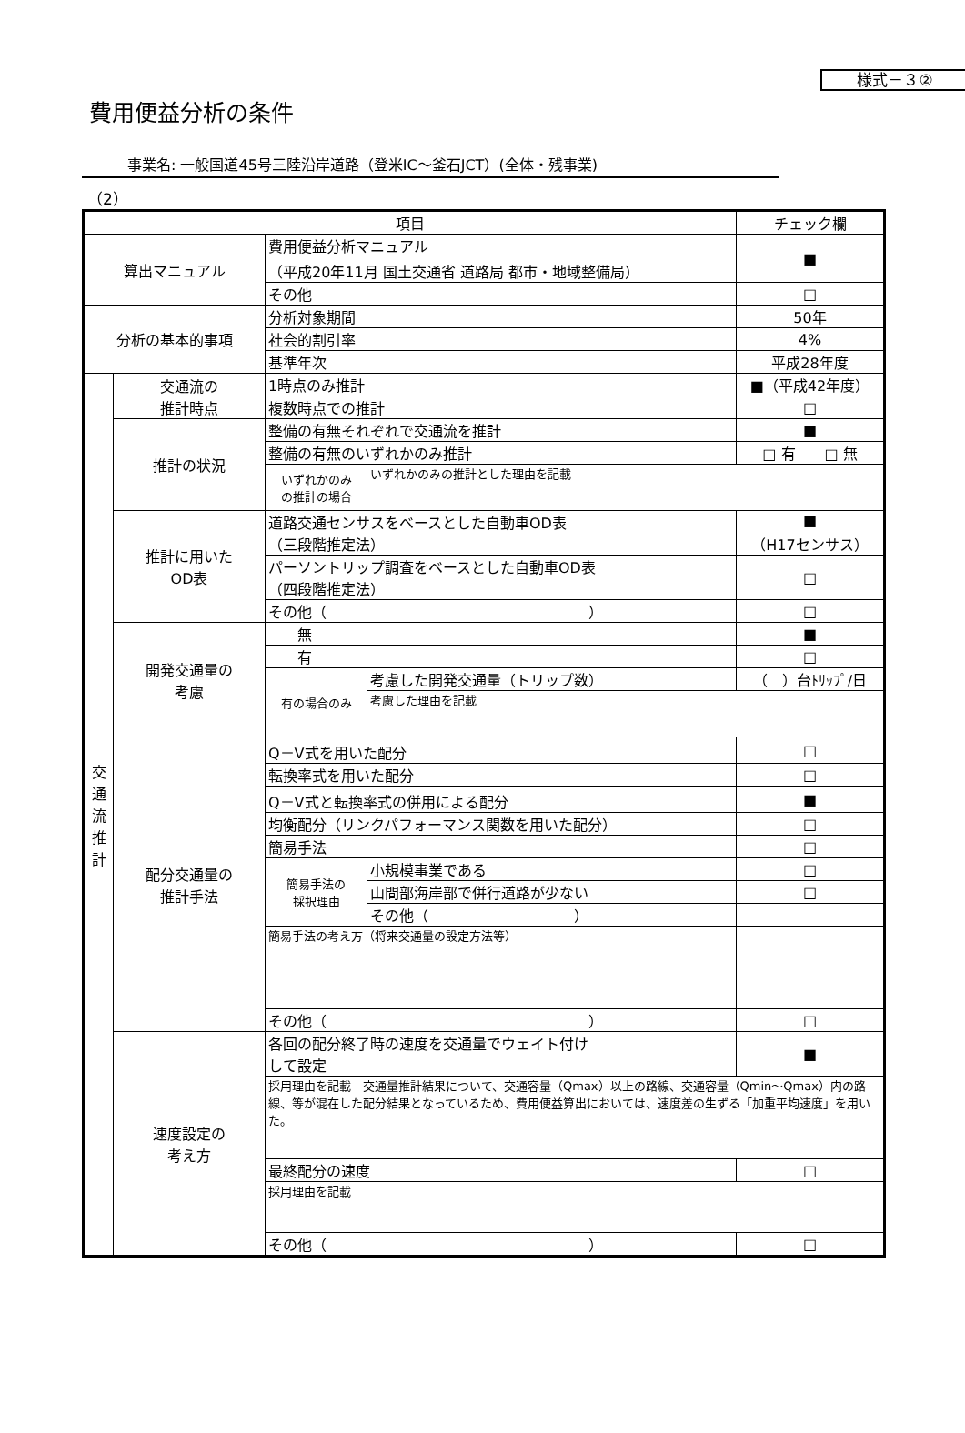様式－３②
費用便益分析の条件
事業名: 一般国道45号三陸沿岸道路（登米IC～釜石JCT）(全体・残事業)
（2）
| 項目 | | | | チェック欄 |
| --- | --- | --- | --- | --- |
| 算出マニュアル | | 費用便益分析マニュアル （平成20年11月 国土交通省 道路局 都市・地域整備局） | | ■ |
| | | その他 | | □ |
| 分析の基本的事項 | | 分析対象期間 | | 50年 |
| | | 社会的割引率 | | 4% |
| | | 基準年次 | | 平成28年度 |
| 交 通 流 推 計 | 交通流の 推計時点 | 1時点のみ推計 | | ■（平成42年度） |
| | | 複数時点での推計 | | □ |
| | 推計の状況 | 整備の有無それぞれで交通流を推計 | | ■ |
| | | 整備の有無のいずれかのみ推計 | | □ 有 □ 無 |
| | | いずれかのみ の推計の場合 | いずれかのみの推計とした理由を記載 | |
| | 推計に用いた OD表 | 道路交通センサスをベースとした自動車OD表 （三段階推定法） | | ■ （H17センサス） |
| | | パーソントリップ調査をベースとした自動車OD表 （四段階推定法） | | □ |
| | | その他（ ） | | □ |
| | 開発交通量の 考慮 | 無 | | ■ |
| | | 有 | | □ |
| | | 有の場合のみ | 考慮した開発交通量（トリップ数） | （ ）台ﾄﾘｯﾌﾟ/日 |
| | | | 考慮した理由を記載 | |
| | 配分交通量の 推計手法 | Q－V式を用いた配分 | | □ |
| | | 転換率式を用いた配分 | | □ |
| | | Q－V式と転換率式の併用による配分 | | ■ |
| | | 均衡配分（リンクパフォーマンス関数を用いた配分） | | □ |
| | | 簡易手法 | | □ |
| | | 簡易手法の 採択理由 | 小規模事業である | □ |
| | | | 山間部海岸部で併行道路が少ない | □ |
| | | | その他（ ） | |
| | | 簡易手法の考え方（将来交通量の設定方法等） | | |
| | | その他（ ） | | □ |
| | 速度設定の 考え方 | 各回の配分終了時の速度を交通量でウェイト付け して設定 | | ■ |
| | | 採用理由を記載 交通量推計結果について、交通容量（Qmax）以上の路線、交通容量（Qmin～Qmax）内の路線、等が混在した配分結果となっているため、費用便益算出においては、速度差の生ずる「加重平均速度」を用いた。 | | |
| | | 最終配分の速度 | | □ |
| | | 採用理由を記載 | | |
| | | その他（ ） | | □ |